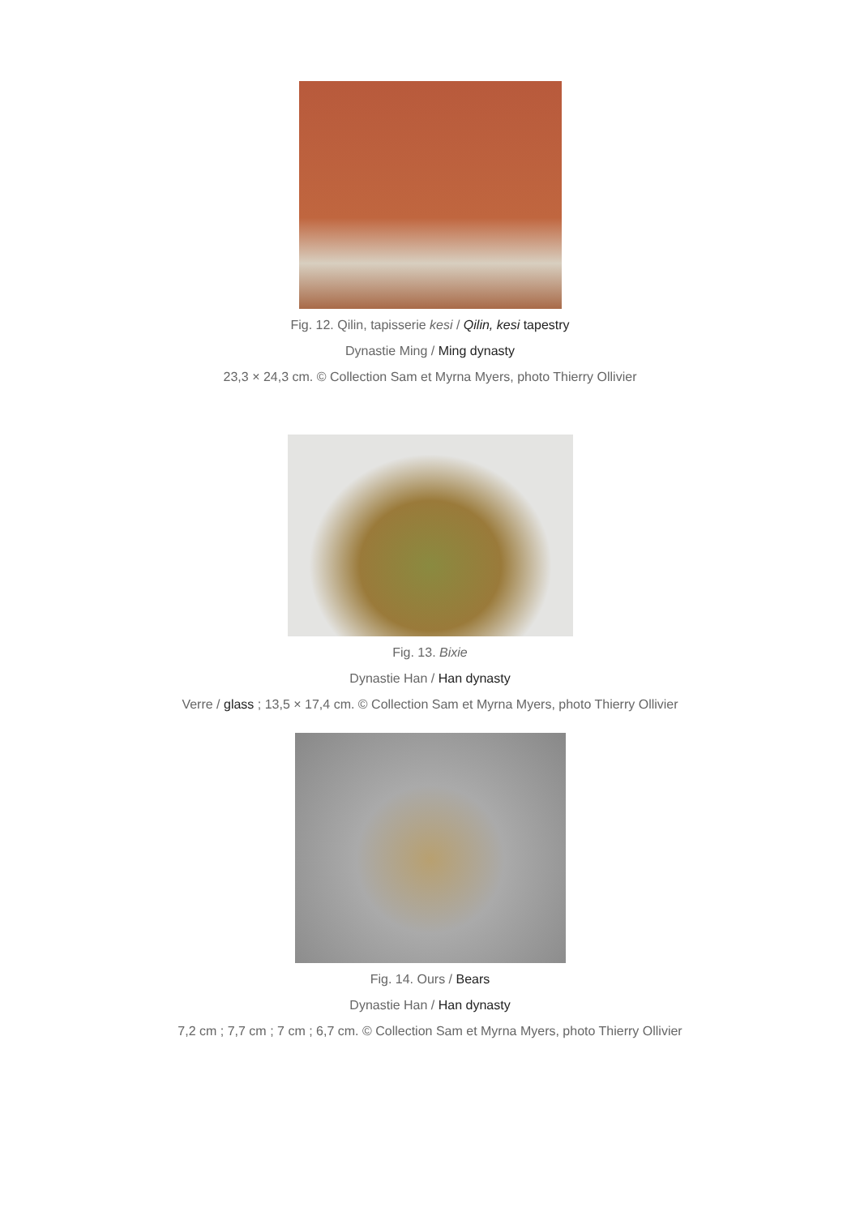Fig. 12. Qilin, tapisserie kesi / Qilin, kesi tapestry
Dynastie Ming / Ming dynasty
23,3 × 24,3 cm. © Collection Sam et Myrna Myers, photo Thierry Ollivier
Fig. 13. Bixie
Dynastie Han / Han dynasty
Verre / glass ; 13,5 × 17,4 cm. © Collection Sam et Myrna Myers, photo Thierry Ollivier
Fig. 14. Ours / Bears
Dynastie Han / Han dynasty
7,2 cm ; 7,7 cm ; 7 cm ; 6,7 cm. © Collection Sam et Myrna Myers, photo Thierry Ollivier